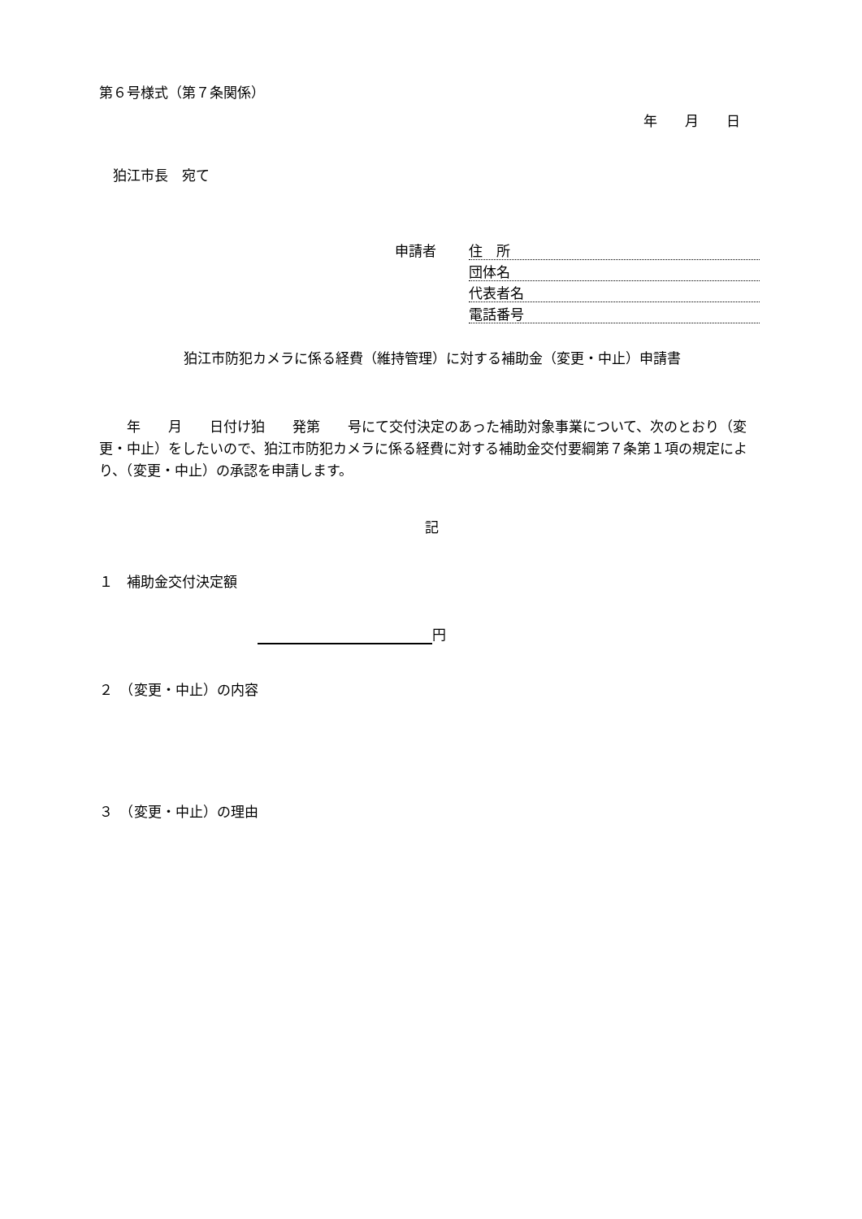第６号様式（第７条関係）
年　　月　　日
　狛江市長　宛て
申請者
住　所
団体名
代表者名
電話番号
狛江市防犯カメラに係る経費（維持管理）に対する補助金（変更・中止）申請書
　　年　　月　　日付け狛　　発第　　号にて交付決定のあった補助対象事業について、次のとおり（変更・中止）をしたいので、狛江市防犯カメラに係る経費に対する補助金交付要綱第７条第１項の規定により、（変更・中止）の承認を申請します。
記
１　補助金交付決定額
円
２　（変更・中止）の内容
３　（変更・中止）の理由